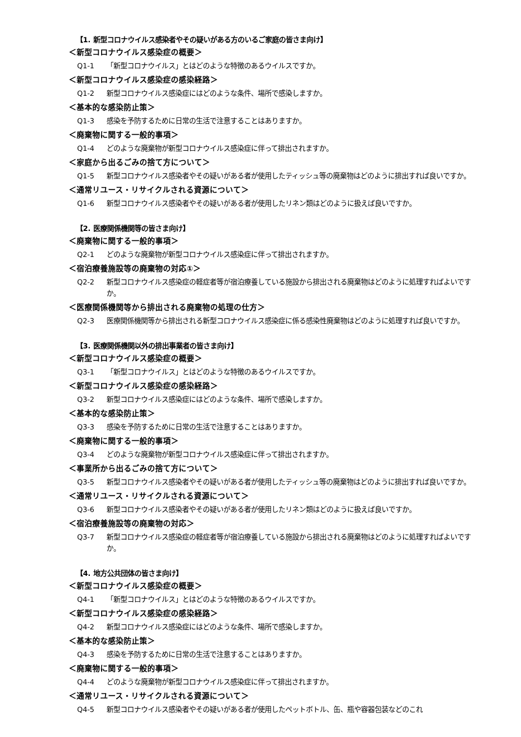【1. 新型コロナウイルス感染者やその疑いがある方のいるご家庭の皆さま向け】
＜新型コロナウイルス感染症の概要＞
Q1-1 「新型コロナウイルス」とはどのような特徴のあるウイルスですか。
＜新型コロナウイルス感染症の感染経路＞
Q1-2 新型コロナウイルス感染症にはどのような条件、場所で感染しますか。
＜基本的な感染防止策＞
Q1-3 感染を予防するために日常の生活で注意することはありますか。
＜廃棄物に関する一般的事項＞
Q1-4 どのような廃棄物が新型コロナウイルス感染症に伴って排出されますか。
＜家庭から出るごみの捨て方について＞
Q1-5 新型コロナウイルス感染者やその疑いがある者が使用したティッシュ等の廃棄物はどのように排出すれば良いですか。
＜通常リユース・リサイクルされる資源について＞
Q1-6 新型コロナウイルス感染者やその疑いがある者が使用したリネン類はどのように扱えば良いですか。
【2. 医療関係機関等の皆さま向け】
＜廃棄物に関する一般的事項＞
Q2-1 どのような廃棄物が新型コロナウイルス感染症に伴って排出されますか。
＜宿泊療養施設等の廃棄物の対応①＞
Q2-2 新型コロナウイルス感染症の軽症者等が宿泊療養している施設から排出される廃棄物はどのように処理すればよいですか。
＜医療関係機関等から排出される廃棄物の処理の仕方＞
Q2-3 医療関係機関等から排出される新型コロナウイルス感染症に係る感染性廃棄物はどのように処理すれば良いですか。
【3. 医療関係機関以外の排出事業者の皆さま向け】
＜新型コロナウイルス感染症の概要＞
Q3-1 「新型コロナウイルス」とはどのような特徴のあるウイルスですか。
＜新型コロナウイルス感染症の感染経路＞
Q3-2 新型コロナウイルス感染症にはどのような条件、場所で感染しますか。
＜基本的な感染防止策＞
Q3-3 感染を予防するために日常の生活で注意することはありますか。
＜廃棄物に関する一般的事項＞
Q3-4 どのような廃棄物が新型コロナウイルス感染症に伴って排出されますか。
＜事業所から出るごみの捨て方について＞
Q3-5 新型コロナウイルス感染者やその疑いがある者が使用したティッシュ等の廃棄物はどのように排出すれば良いですか。
＜通常リユース・リサイクルされる資源について＞
Q3-6 新型コロナウイルス感染者やその疑いがある者が使用したリネン類はどのように扱えば良いですか。
＜宿泊療養施設等の廃棄物の対応＞
Q3-7 新型コロナウイルス感染症の軽症者等が宿泊療養している施設から排出される廃棄物はどのように処理すればよいですか。
【4. 地方公共団体の皆さま向け】
＜新型コロナウイルス感染症の概要＞
Q4-1 「新型コロナウイルス」とはどのような特徴のあるウイルスですか。
＜新型コロナウイルス感染症の感染経路＞
Q4-2 新型コロナウイルス感染症にはどのような条件、場所で感染しますか。
＜基本的な感染防止策＞
Q4-3 感染を予防するために日常の生活で注意することはありますか。
＜廃棄物に関する一般的事項＞
Q4-4 どのような廃棄物が新型コロナウイルス感染症に伴って排出されますか。
＜通常リユース・リサイクルされる資源について＞
Q4-5 新型コロナウイルス感染者やその疑いがある者が使用したペットボトル、缶、瓶や容器包装などのこれ